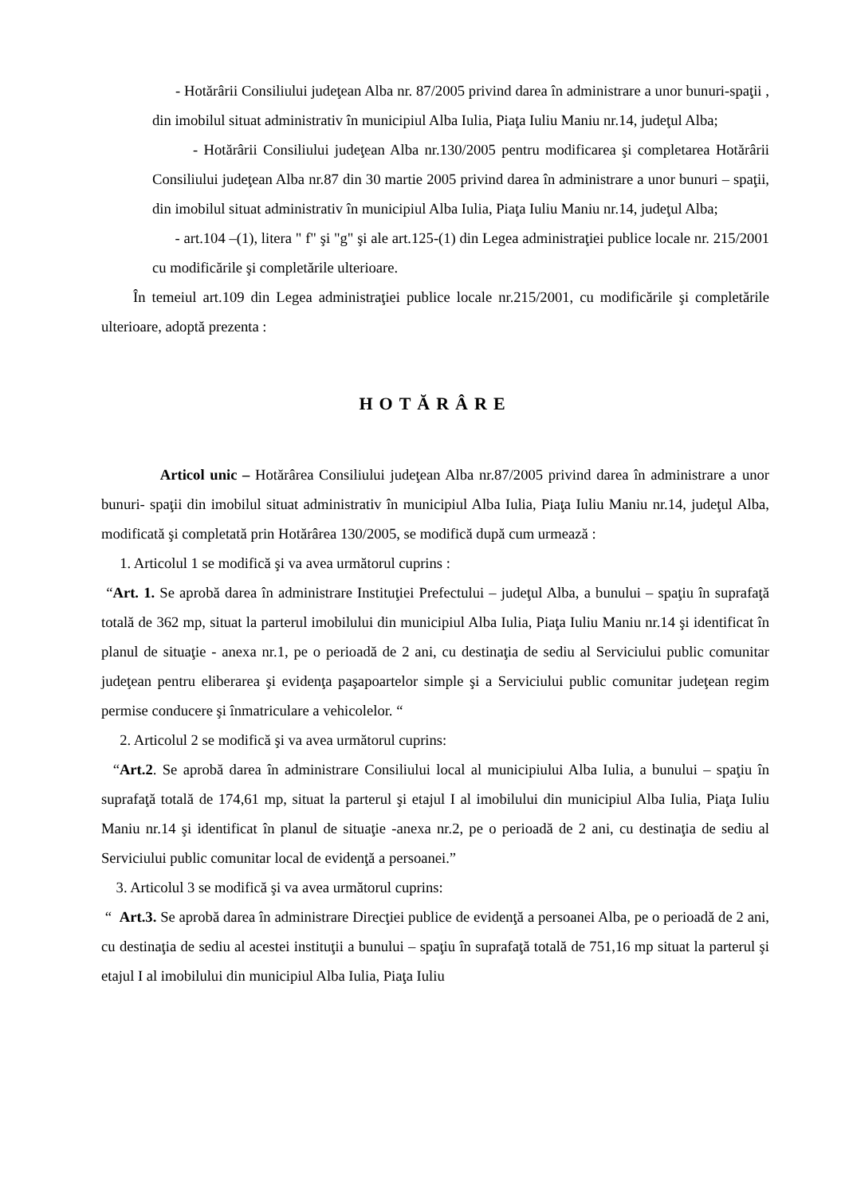- Hotărârii Consiliului judeţean Alba nr. 87/2005 privind darea în administrare a unor bunuri-spaţii , din imobilul situat administrativ în municipiul Alba Iulia, Piaţa Iuliu Maniu nr.14, judeţul Alba;
- Hotărârii Consiliului judeţean Alba nr.130/2005 pentru modificarea şi completarea Hotărârii Consiliului judeţean Alba nr.87 din 30 martie 2005 privind darea în administrare a unor bunuri – spaţii, din imobilul situat administrativ în municipiul Alba Iulia, Piaţa Iuliu Maniu nr.14, judeţul Alba;
- art.104 –(1), litera " f" şi "g" şi ale art.125-(1) din Legea administraţiei publice locale nr. 215/2001 cu modificările şi completările ulterioare.
În temeiul art.109 din Legea administraţiei publice locale nr.215/2001, cu modificările şi completările ulterioare, adoptă prezenta :
HOTĂRÂRE
Articol unic – Hotărârea Consiliului judeţean Alba nr.87/2005 privind darea în administrare a unor bunuri- spaţii din imobilul situat administrativ în municipiul Alba Iulia, Piaţa Iuliu Maniu nr.14, judeţul Alba, modificată şi completată prin Hotărârea 130/2005, se modifică după cum urmează :
1. Articolul 1 se modifică şi va avea următorul cuprins :
“Art. 1. Se aprobă darea în administrare Instituţiei Prefectului – judeţul Alba, a bunului – spaţiu în suprafaţă totală de 362 mp, situat la parterul imobilului din municipiul Alba Iulia, Piaţa Iuliu Maniu nr.14 şi identificat în planul de situaţie - anexa nr.1, pe o perioadă de 2 ani, cu destinaţia de sediu al Serviciului public comunitar judeţean pentru eliberarea şi evidenţa paşapoartelor simple şi a Serviciului public comunitar judeţean regim permise conducere şi înmatriculare a vehicolelor. “
2. Articolul 2 se modifică şi va avea următorul cuprins:
“Art.2. Se aprobă darea în administrare Consiliului local al municipiului Alba Iulia, a bunului – spaţiu în suprafaţă totală de 174,61 mp, situat la parterul şi etajul I al imobilului din municipiul Alba Iulia, Piaţa Iuliu Maniu nr.14 şi identificat în planul de situaţie -anexa nr.2, pe o perioadă de 2 ani, cu destinaţia de sediu al Serviciului public comunitar local de evidenţă a persoanei.”
3. Articolul 3 se modifică şi va avea următorul cuprins:
“ Art.3. Se aprobă darea în administrare Direcţiei publice de evidenţă a persoanei Alba, pe o perioadă de 2 ani, cu destinaţia de sediu al acestei instituţii a bunului – spaţiu în suprafaţă totală de 751,16 mp situat la parterul şi etajul I al imobilului din municipiul Alba Iulia, Piaţa Iuliu